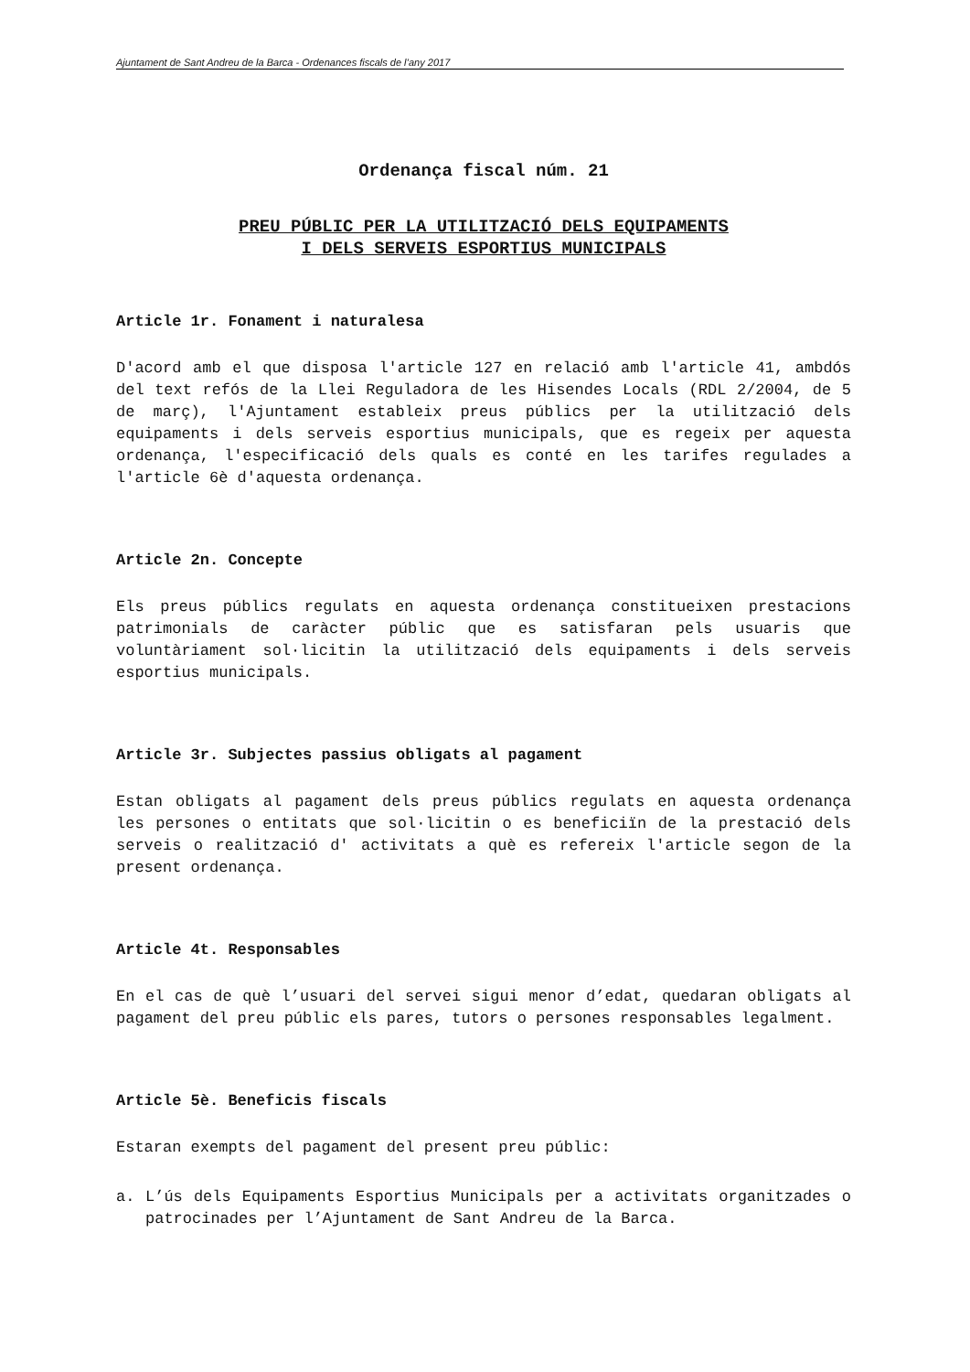Ajuntament de Sant Andreu de la Barca - Ordenances fiscals de l’any 2017
Ordenança fiscal núm. 21
PREU PÚBLIC PER LA UTILITZACIÓ DELS EQUIPAMENTS
I DELS SERVEIS ESPORTIUS MUNICIPALS
Article 1r. Fonament i naturalesa
D'acord amb el que disposa l'article 127 en relació amb l'article 41, ambdós del text refós de la Llei Reguladora de les Hisendes Locals (RDL 2/2004, de 5 de març), l'Ajuntament estableix preus públics per la utilització dels equipaments i dels serveis esportius municipals, que es regeix per aquesta ordenança, l'especificació dels quals es conté en les tarifes regulades a l'article 6è d'aquesta ordenança.
Article 2n. Concepte
Els preus públics regulats en aquesta ordenança constitueixen prestacions patrimonials de caràcter públic que es satisfaran pels usuaris que voluntàriament sol·licitin la utilització dels equipaments i dels serveis esportius municipals.
Article 3r. Subjectes passius obligats al pagament
Estan obligats al pagament dels preus públics regulats en aquesta ordenança les persones o entitats que sol·licitin o es beneficiïn de la prestació dels serveis o realització d' activitats a què es refereix l'article segon de la present ordenança.
Article 4t. Responsables
En el cas de què l’usuari del servei sigui menor d’edat, quedaran obligats al pagament del preu públic els pares, tutors o persones responsables legalment.
Article 5è. Beneficis fiscals
Estaran exempts del pagament del present preu públic:
a. L’ús dels Equipaments Esportius Municipals per a activitats organitzades o patrocinades per l’Ajuntament de Sant Andreu de la Barca.